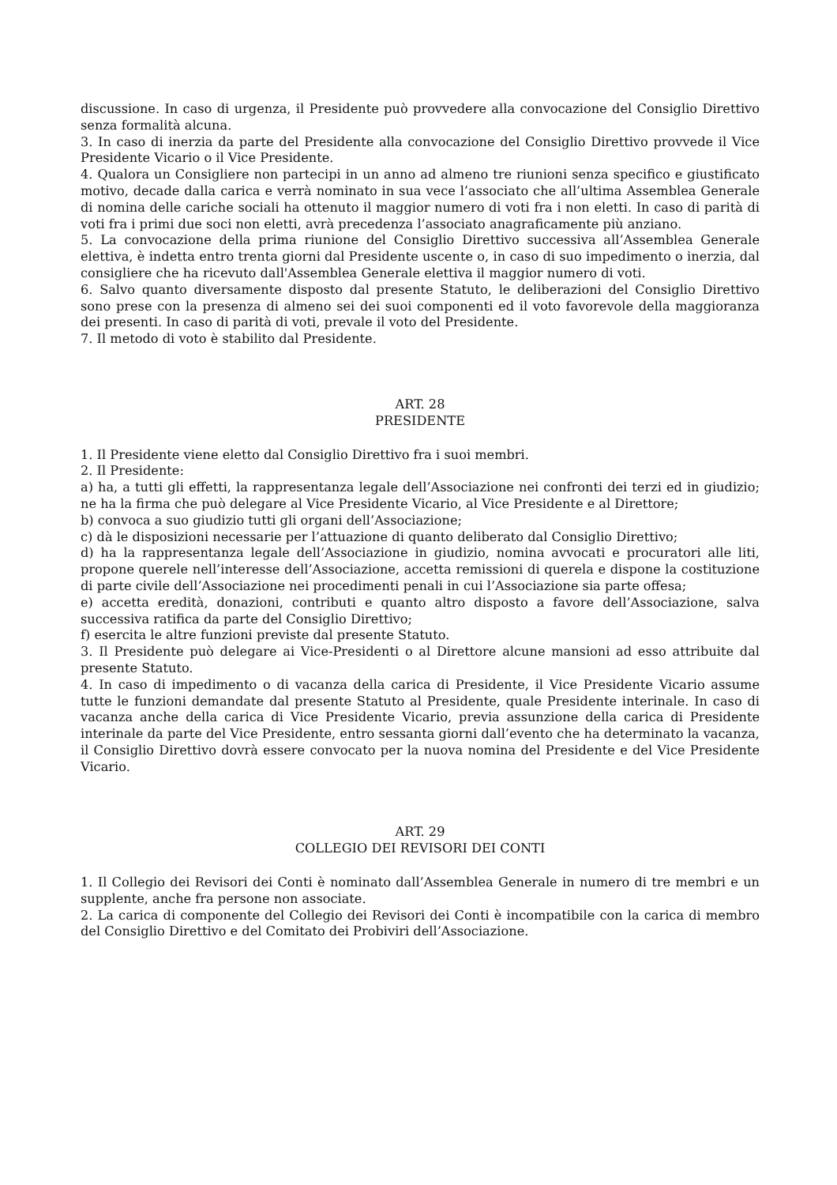discussione. In caso di urgenza, il Presidente può provvedere alla convocazione del Consiglio Direttivo senza formalità alcuna.
3. In caso di inerzia da parte del Presidente alla convocazione del Consiglio Direttivo provvede il Vice Presidente Vicario o il Vice Presidente.
4. Qualora un Consigliere non partecipi in un anno ad almeno tre riunioni senza specifico e giustificato motivo, decade dalla carica e verrà nominato in sua vece l’associato che all’ultima Assemblea Generale di nomina delle cariche sociali ha ottenuto il maggior numero di voti fra i non eletti. In caso di parità di voti fra i primi due soci non eletti, avrà precedenza l’associato anagraficamente più anziano.
5. La convocazione della prima riunione del Consiglio Direttivo successiva all’Assemblea Generale elettiva, è indetta entro trenta giorni dal Presidente uscente o, in caso di suo impedimento o inerzia, dal consigliere che ha ricevuto dall'Assemblea Generale elettiva il maggior numero di voti.
6. Salvo quanto diversamente disposto dal presente Statuto, le deliberazioni del Consiglio Direttivo sono prese con la presenza di almeno sei dei suoi componenti ed il voto favorevole della maggioranza dei presenti. In caso di parità di voti, prevale il voto del Presidente.
7. Il metodo di voto è stabilito dal Presidente.
ART. 28
PRESIDENTE
1. Il Presidente viene eletto dal Consiglio Direttivo fra i suoi membri.
2. Il Presidente:
a) ha, a tutti gli effetti, la rappresentanza legale dell’Associazione nei confronti dei terzi ed in giudizio; ne ha la firma che può delegare al Vice Presidente Vicario, al Vice Presidente e al Direttore;
b) convoca a suo giudizio tutti gli organi dell’Associazione;
c) dà le disposizioni necessarie per l’attuazione di quanto deliberato dal Consiglio Direttivo;
d) ha la rappresentanza legale dell’Associazione in giudizio, nomina avvocati e procuratori alle liti, propone querele nell’interesse dell’Associazione, accetta remissioni di querela e dispone la costituzione di parte civile dell’Associazione nei procedimenti penali in cui l’Associazione sia parte offesa;
e) accetta eredità, donazioni, contributi e quanto altro disposto a favore dell’Associazione, salva successiva ratifica da parte del Consiglio Direttivo;
f) esercita le altre funzioni previste dal presente Statuto.
3. Il Presidente può delegare ai Vice-Presidenti o al Direttore alcune mansioni ad esso attribuite dal presente Statuto.
4. In caso di impedimento o di vacanza della carica di Presidente, il Vice Presidente Vicario assume tutte le funzioni demandate dal presente Statuto al Presidente, quale Presidente interinale. In caso di vacanza anche della carica di Vice Presidente Vicario, previa assunzione della carica di Presidente interinale da parte del Vice Presidente, entro sessanta giorni dall’evento che ha determinato la vacanza, il Consiglio Direttivo dovrà essere convocato per la nuova nomina del Presidente e del Vice Presidente Vicario.
ART. 29
COLLEGIO DEI REVISORI DEI CONTI
1. Il Collegio dei Revisori dei Conti è nominato dall’Assemblea Generale in numero di tre membri e un supplente, anche fra persone non associate.
2. La carica di componente del Collegio dei Revisori dei Conti è incompatibile con la carica di membro del Consiglio Direttivo e del Comitato dei Probiviri dell’Associazione.